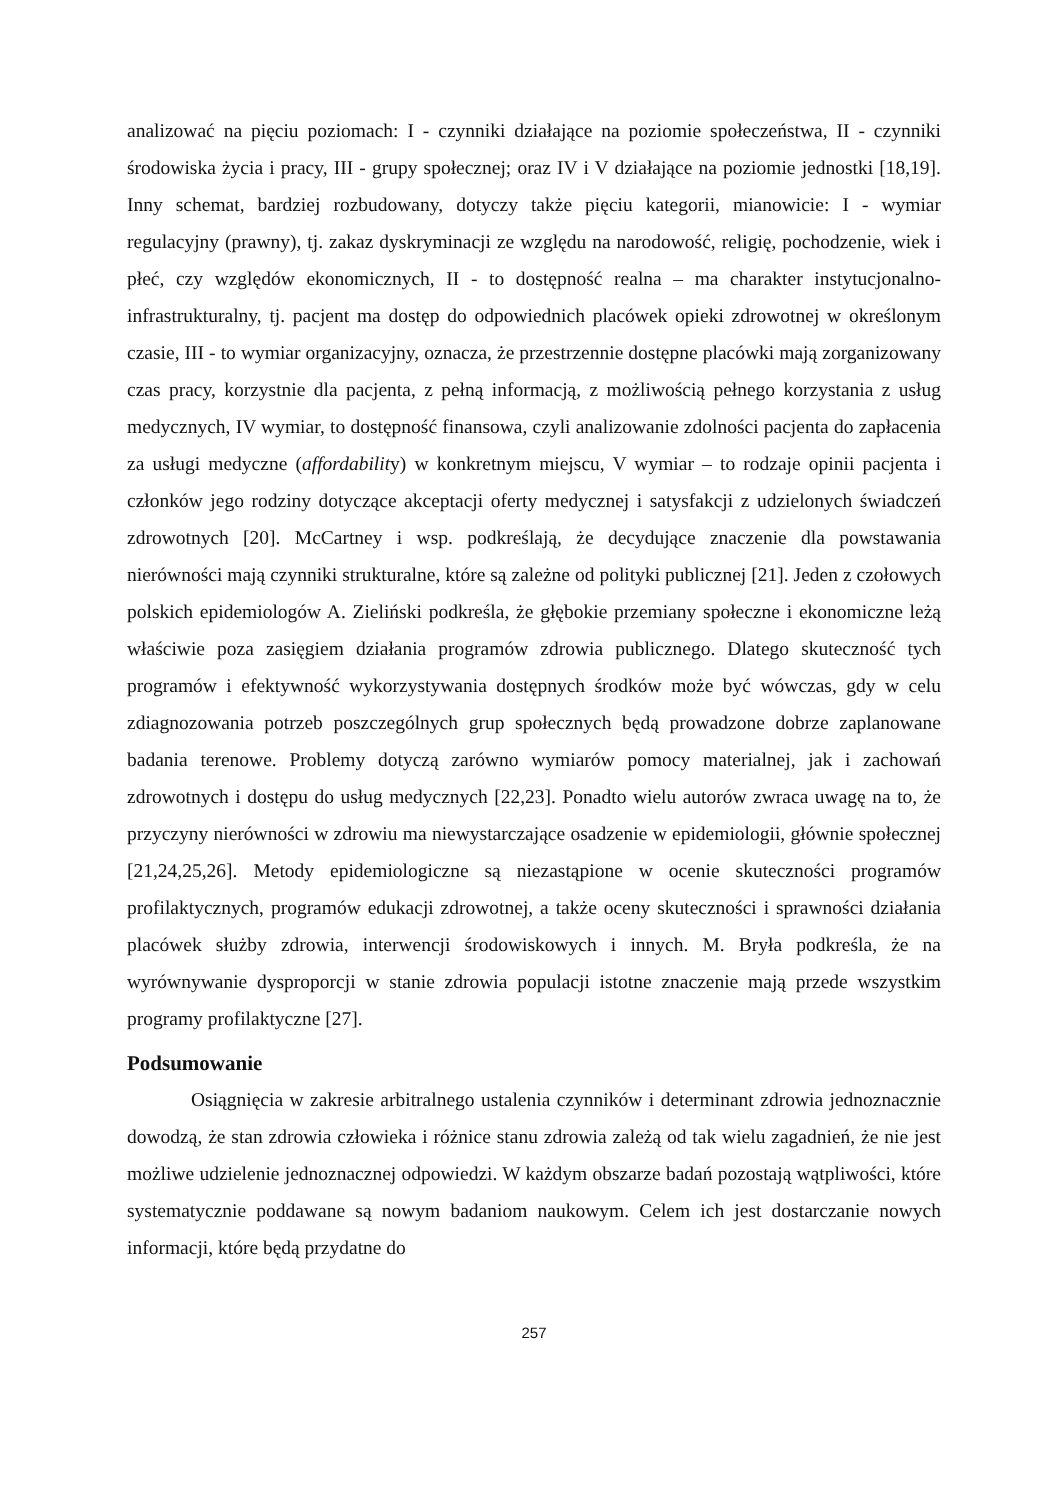analizować na pięciu poziomach: I - czynniki działające na poziomie społeczeństwa, II - czynniki środowiska życia i pracy, III - grupy społecznej; oraz IV i V działające na poziomie jednostki [18,19]. Inny schemat, bardziej rozbudowany, dotyczy także pięciu kategorii, mianowicie: I - wymiar regulacyjny (prawny), tj. zakaz dyskryminacji ze względu na narodowość, religię, pochodzenie, wiek i płeć, czy względów ekonomicznych, II - to dostępność realna – ma charakter instytucjonalno- infrastrukturalny, tj. pacjent ma dostęp do odpowiednich placówek opieki zdrowotnej w określonym czasie, III - to wymiar organizacyjny, oznacza, że przestrzennie dostępne placówki mają zorganizowany czas pracy, korzystnie dla pacjenta, z pełną informacją, z możliwością pełnego korzystania z usług medycznych, IV wymiar, to dostępność finansowa, czyli analizowanie zdolności pacjenta do zapłacenia za usługi medyczne (affordability) w konkretnym miejscu, V wymiar – to rodzaje opinii pacjenta i członków jego rodziny dotyczące akceptacji oferty medycznej i satysfakcji z udzielonych świadczeń zdrowotnych [20]. McCartney i wsp. podkreślają, że decydujące znaczenie dla powstawania nierówności mają czynniki strukturalne, które są zależne od polityki publicznej [21]. Jeden z czołowych polskich epidemiologów A. Zieliński podkreśla, że głębokie przemiany społeczne i ekonomiczne leżą właściwie poza zasięgiem działania programów zdrowia publicznego. Dlatego skuteczność tych programów i efektywność wykorzystywania dostępnych środków może być wówczas, gdy w celu zdiagnozowania potrzeb poszczególnych grup społecznych będą prowadzone dobrze zaplanowane badania terenowe. Problemy dotyczą zarówno wymiarów pomocy materialnej, jak i zachowań zdrowotnych i dostępu do usług medycznych [22,23]. Ponadto wielu autorów zwraca uwagę na to, że przyczyny nierówności w zdrowiu ma niewystarczające osadzenie w epidemiologii, głównie społecznej [21,24,25,26]. Metody epidemiologiczne są niezastąpione w ocenie skuteczności programów profilaktycznych, programów edukacji zdrowotnej, a także oceny skuteczności i sprawności działania placówek służby zdrowia, interwencji środowiskowych i innych. M. Bryła podkreśla, że na wyrównywanie dysproporcji w stanie zdrowia populacji istotne znaczenie mają przede wszystkim programy profilaktyczne [27].
Podsumowanie
Osiągnięcia w zakresie arbitralnego ustalenia czynników i determinant zdrowia jednoznacznie dowodzą, że stan zdrowia człowieka i różnice stanu zdrowia zależą od tak wielu zagadnień, że nie jest możliwe udzielenie jednoznacznej odpowiedzi. W każdym obszarze badań pozostają wątpliwości, które systematycznie poddawane są nowym badaniom naukowym. Celem ich jest dostarczanie nowych informacji, które będą przydatne do
257